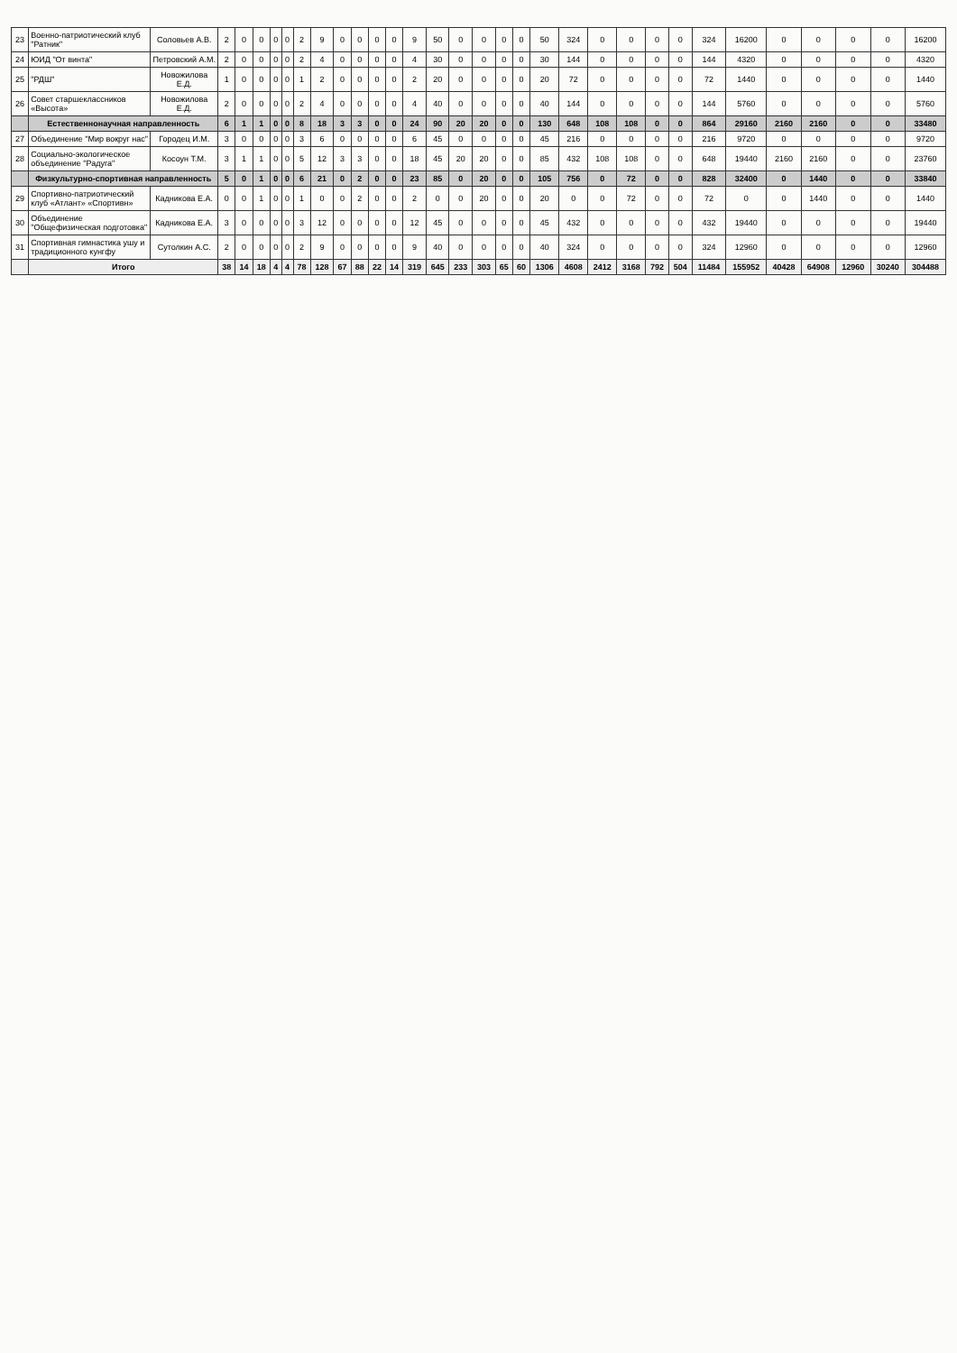| 23 | Военно-патриотический клуб "Ратник" | Соловьев А.В. | 2 | 0 | 0 | 0 | 0 | 2 | 9 | 0 | 0 | 0 | 0 | 9 | 50 | 0 | 0 | 0 | 0 | 50 | 324 | 0 | 0 | 0 | 0 | 324 | 16200 | 0 | 0 | 0 | 0 | 16200 |
| 24 | ЮИД "От винта" | Петровский А.М. | 2 | 0 | 0 | 0 | 0 | 2 | 4 | 0 | 0 | 0 | 0 | 4 | 30 | 0 | 0 | 0 | 0 | 30 | 144 | 0 | 0 | 0 | 0 | 144 | 4320 | 0 | 0 | 0 | 0 | 4320 |
| 25 | "РДШ" | Новожилова Е.Д. | 1 | 0 | 0 | 0 | 0 | 1 | 2 | 0 | 0 | 0 | 0 | 2 | 20 | 0 | 0 | 0 | 0 | 20 | 72 | 0 | 0 | 0 | 0 | 72 | 1440 | 0 | 0 | 0 | 0 | 1440 |
| 26 | Совет старшеклассников «Высота» | Новожилова Е.Д. | 2 | 0 | 0 | 0 | 0 | 2 | 4 | 0 | 0 | 0 | 0 | 4 | 40 | 0 | 0 | 0 | 0 | 40 | 144 | 0 | 0 | 0 | 0 | 144 | 5760 | 0 | 0 | 0 | 0 | 5760 |
| | Естественнонаучная направленность | | 6 | 1 | 1 | 0 | 0 | 8 | 18 | 3 | 3 | 0 | 0 | 24 | 90 | 20 | 20 | 0 | 0 | 130 | 648 | 108 | 108 | 0 | 0 | 864 | 29160 | 2160 | 2160 | 0 | 0 | 33480 |
| 27 | Объединение "Мир вокруг нас" | Городец И.М. | 3 | 0 | 0 | 0 | 0 | 3 | 6 | 0 | 0 | 0 | 0 | 6 | 45 | 0 | 0 | 0 | 0 | 45 | 216 | 0 | 0 | 0 | 0 | 216 | 9720 | 0 | 0 | 0 | 0 | 9720 |
| 28 | Социально-экологическое объединение "Радуга" | Косоун Т.М. | 3 | 1 | 1 | 0 | 0 | 5 | 12 | 3 | 3 | 0 | 0 | 18 | 45 | 20 | 20 | 0 | 0 | 85 | 432 | 108 | 108 | 0 | 0 | 648 | 19440 | 2160 | 2160 | 0 | 0 | 23760 |
| | Физкультурно-спортивная направленность | | 5 | 0 | 1 | 0 | 0 | 6 | 21 | 0 | 2 | 0 | 0 | 23 | 85 | 0 | 20 | 0 | 0 | 105 | 756 | 0 | 72 | 0 | 0 | 828 | 32400 | 0 | 1440 | 0 | 0 | 33840 |
| 29 | Спортивно-патриотический клуб «Атлант» «Спортивн» | Кадникова Е.А. | 0 | 0 | 1 | 0 | 0 | 1 | 0 | 0 | 2 | 0 | 0 | 2 | 0 | 0 | 20 | 0 | 0 | 20 | 0 | 0 | 72 | 0 | 0 | 72 | 0 | 0 | 1440 | 0 | 0 | 1440 |
| 30 | Объединение "Общефизическая подготовка" | Кадникова Е.А. | 3 | 0 | 0 | 0 | 0 | 3 | 12 | 0 | 0 | 0 | 0 | 12 | 45 | 0 | 0 | 0 | 0 | 45 | 432 | 0 | 0 | 0 | 0 | 432 | 19440 | 0 | 0 | 0 | 0 | 19440 |
| 31 | Спортивная гимнастика ушу и традиционного кунгфу | Сутолкин А.С. | 2 | 0 | 0 | 0 | 0 | 2 | 9 | 0 | 0 | 0 | 0 | 9 | 40 | 0 | 0 | 0 | 0 | 40 | 324 | 0 | 0 | 0 | 0 | 324 | 12960 | 0 | 0 | 0 | 0 | 12960 |
| | Итого | | 38 | 14 | 18 | 4 | 4 | 78 | 128 | 67 | 88 | 22 | 14 | 319 | 645 | 233 | 303 | 65 | 60 | 1306 | 4608 | 2412 | 3168 | 792 | 504 | 11484 | 155952 | 40428 | 64908 | 12960 | 30240 | 304488 |